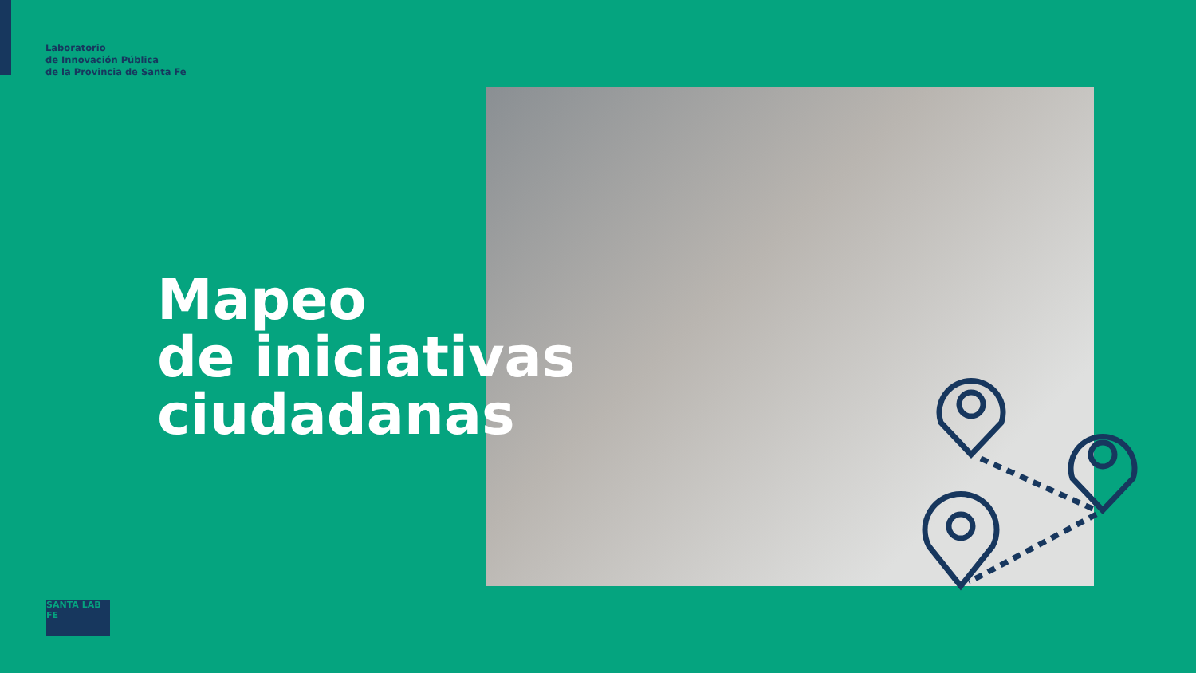Laboratorio
de Innovación Pública
de la Provincia de Santa Fe
Mapeo
de iniciativas
ciudadanas
SANTA LAB FE